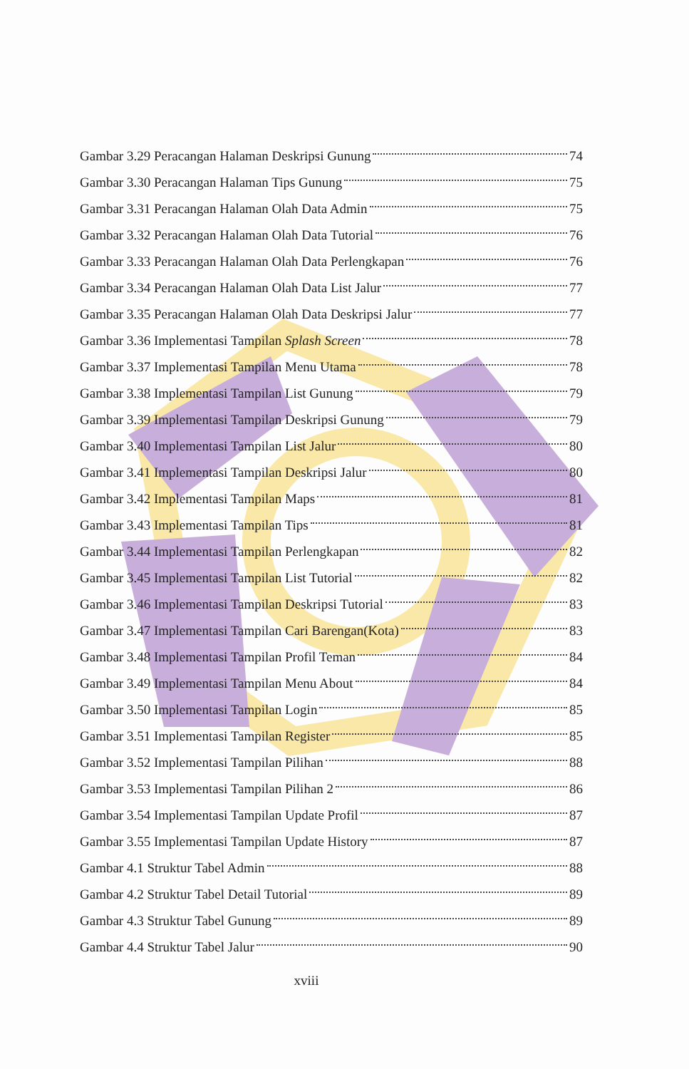Gambar 3.29 Peracangan Halaman Deskripsi Gunung 74
Gambar 3.30 Peracangan Halaman Tips Gunung 75
Gambar 3.31 Peracangan Halaman Olah Data Admin 75
Gambar 3.32 Peracangan Halaman Olah Data Tutorial 76
Gambar 3.33 Peracangan Halaman Olah Data Perlengkapan 76
Gambar 3.34 Peracangan Halaman Olah Data List Jalur 77
Gambar 3.35 Peracangan Halaman Olah Data Deskripsi Jalur 77
Gambar 3.36 Implementasi Tampilan Splash Screen 78
Gambar 3.37 Implementasi Tampilan Menu Utama 78
Gambar 3.38 Implementasi Tampilan List Gunung 79
Gambar 3.39 Implementasi Tampilan Deskripsi Gunung 79
Gambar 3.40 Implementasi Tampilan List Jalur 80
Gambar 3.41 Implementasi Tampilan Deskripsi Jalur 80
Gambar 3.42 Implementasi Tampilan Maps 81
Gambar 3.43 Implementasi Tampilan Tips 81
Gambar 3.44 Implementasi Tampilan Perlengkapan 82
Gambar 3.45 Implementasi Tampilan List Tutorial 82
Gambar 3.46 Implementasi Tampilan Deskripsi Tutorial 83
Gambar 3.47 Implementasi Tampilan Cari Barengan(Kota) 83
Gambar 3.48 Implementasi Tampilan Profil Teman 84
Gambar 3.49 Implementasi Tampilan Menu About 84
Gambar 3.50 Implementasi Tampilan Login 85
Gambar 3.51 Implementasi Tampilan Register 85
Gambar 3.52 Implementasi Tampilan Pilihan 88
Gambar 3.53 Implementasi Tampilan Pilihan 2 86
Gambar 3.54 Implementasi Tampilan Update Profil 87
Gambar 3.55 Implementasi Tampilan Update History 87
Gambar 4.1 Struktur Tabel Admin 88
Gambar 4.2 Struktur Tabel Detail Tutorial 89
Gambar 4.3 Struktur Tabel Gunung 89
Gambar 4.4 Struktur Tabel Jalur 90
xviii